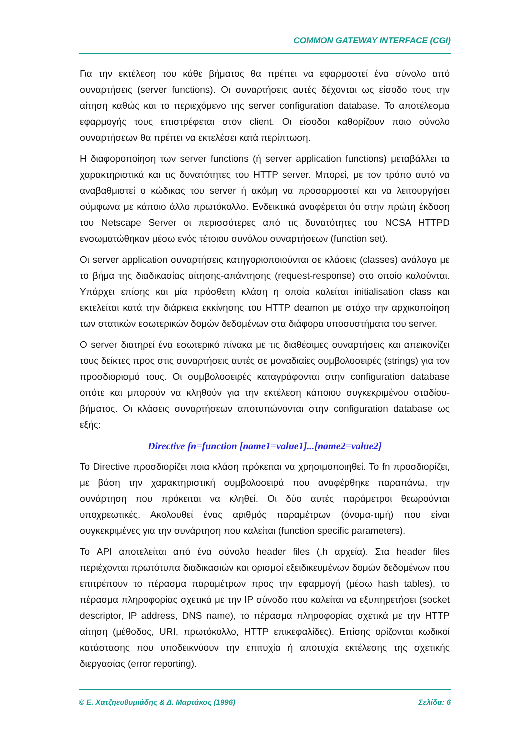COMMON GATEWAY INTERFACE (CGI)
Για την εκτέλεση του κάθε βήματος θα πρέπει να εφαρμοστεί ένα σύνολο από συναρτήσεις (server functions). Οι συναρτήσεις αυτές δέχονται ως είσοδο τους την αίτηση καθώς και το περιεχόμενο της server configuration database. Το αποτέλεσμα εφαρμογής τους επιστρέφεται στον client. Οι είσοδοι καθορίζουν ποιο σύνολο συναρτήσεων θα πρέπει να εκτελέσει κατά περίπτωση.
Η διαφοροποίηση των server functions (ή server application functions) μεταβάλλει τα χαρακτηριστικά και τις δυνατότητες του HTTP server. Μπορεί, με τον τρόπο αυτό να αναβαθμιστεί ο κώδικας του server ή ακόμη να προσαρμοστεί και να λειτουργήσει σύμφωνα με κάποιο άλλο πρωτόκολλο. Ενδεικτικά αναφέρεται ότι στην πρώτη έκδοση του Netscape Server οι περισσότερες από τις δυνατότητες του NCSA HTTPD ενσωματώθηκαν μέσω ενός τέτοιου συνόλου συναρτήσεων (function set).
Οι server application συναρτήσεις κατηγοριοποιούνται σε κλάσεις (classes) ανάλογα με το βήμα της διαδικασίας αίτησης-απάντησης (request-response) στο οποίο καλούνται. Υπάρχει επίσης και μία πρόσθετη κλάση η οποία καλείται initialisation class και εκτελείται κατά την διάρκεια εκκίνησης του HTTP deamon με στόχο την αρχικοποίηση των στατικών εσωτερικών δομών δεδομένων στα διάφορα υποσυστήματα του server.
Ο server διατηρεί ένα εσωτερικό πίνακα με τις διαθέσιμες συναρτήσεις και απεικονίζει τους δείκτες προς στις συναρτήσεις αυτές σε μοναδιαίες συμβολοσειρές (strings) για τον προσδιορισμό τους. Οι συμβολοσειρές καταγράφονται στην configuration database οπότε και μπορούν να κληθούν για την εκτέλεση κάποιου συγκεκριμένου σταδίου-βήματος. Οι κλάσεις συναρτήσεων αποτυπώνονται στην configuration database ως εξής:
Directive fn=function [name1=value1]...[name2=value2]
Το Directive προσδιορίζει ποια κλάση πρόκειται να χρησιμοποιηθεί. Το fn προσδιορίζει, με βάση την χαρακτηριστική συμβολοσειρά που αναφέρθηκε παραπάνω, την συνάρτηση που πρόκειται να κληθεί. Οι δύο αυτές παράμετροι θεωρούνται υποχρεωτικές. Ακολουθεί ένας αριθμός παραμέτρων (όνομα-τιμή) που είναι συγκεκριμένες για την συνάρτηση που καλείται (function specific parameters).
Το API αποτελείται από ένα σύνολο header files (.h αρχεία). Στα header files περιέχονται πρωτότυπα διαδικασιών και ορισμοί εξειδικευμένων δομών δεδομένων που επιτρέπουν το πέρασμα παραμέτρων προς την εφαρμογή (μέσω hash tables), το πέρασμα πληροφορίας σχετικά με την IP σύνοδο που καλείται να εξυπηρετήσει (socket descriptor, IP address, DNS name), το πέρασμα πληροφορίας σχετικά με την HTTP αίτηση (μέθοδος, URI, πρωτόκολλο, HTTP επικεφαλίδες). Επίσης ορίζονται κωδικοί κατάστασης που υποδεικνύουν την επιτυχία ή αποτυχία εκτέλεσης της σχετικής διεργασίας (error reporting).
© Ε. Χατζηευθυμιάδης & Δ. Μαρτάκος (1996) Σελίδα: 6